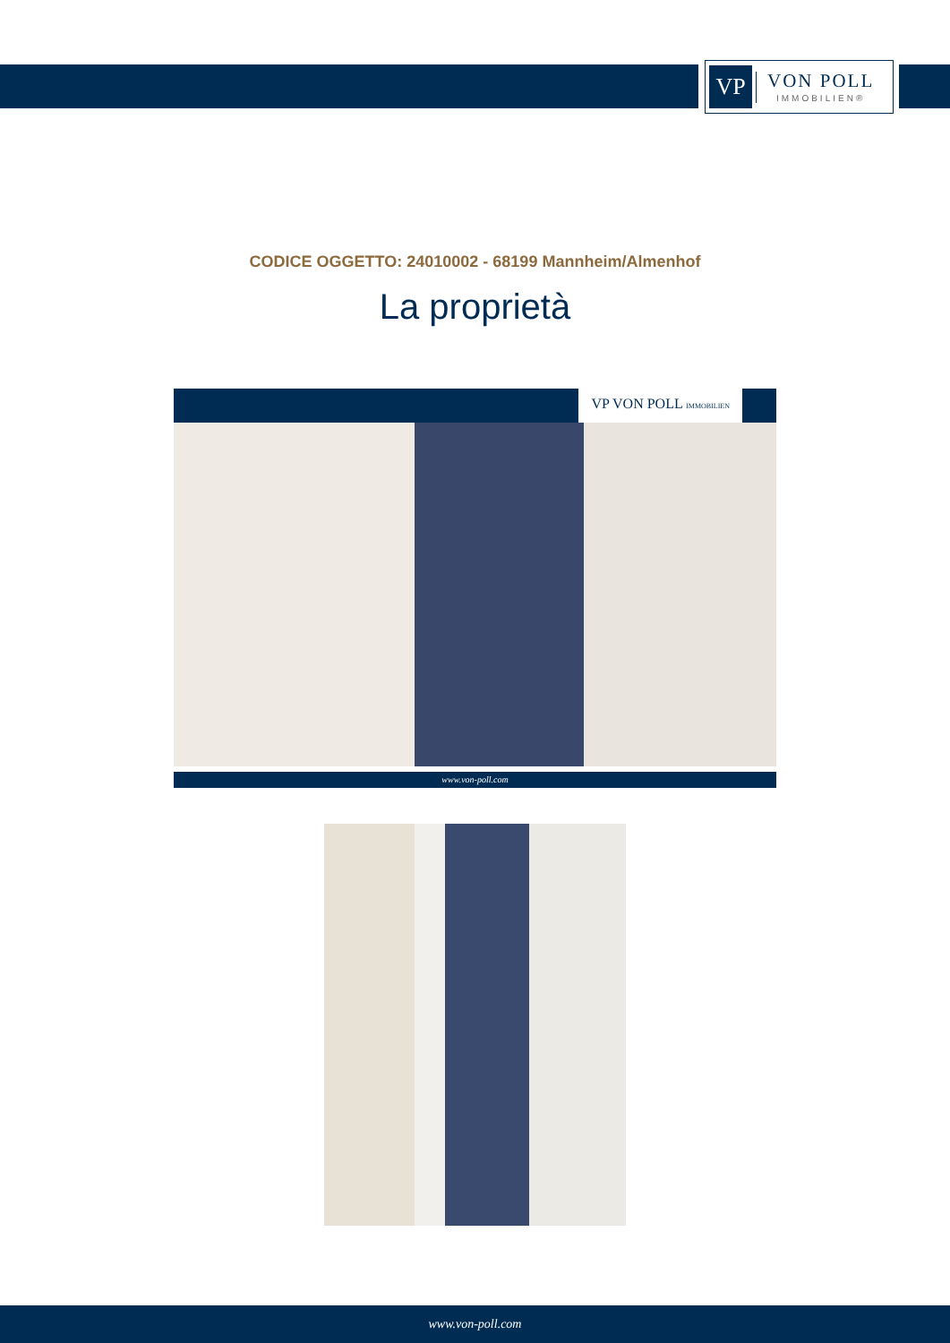VP
VON POLL
IMMOBILIEN®
CODICE OGGETTO: 24010002 - 68199 Mannheim/Almenhof
La proprietà
VP VON POLL IMMOBILIEN
www.von-poll.com
www.von-poll.com